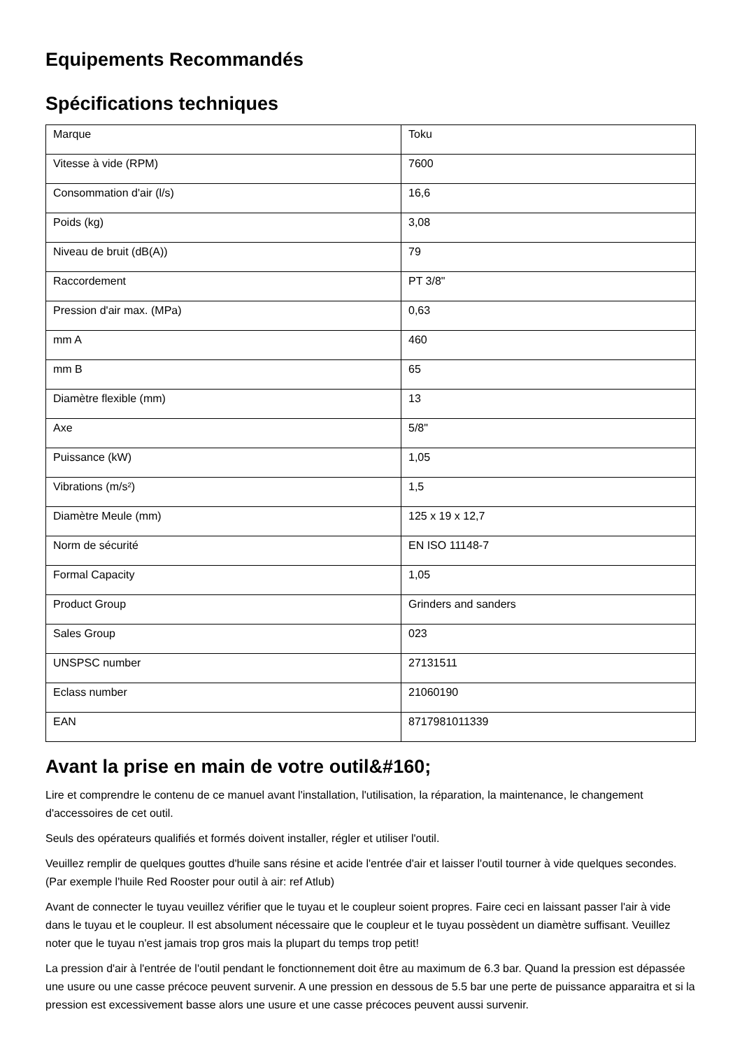Equipements Recommandés
Spécifications techniques
| Marque | Toku |
| Vitesse à vide (RPM) | 7600 |
| Consommation d'air (l/s) | 16,6 |
| Poids (kg) | 3,08 |
| Niveau de bruit (dB(A)) | 79 |
| Raccordement | PT 3/8" |
| Pression d'air max. (MPa) | 0,63 |
| mm A | 460 |
| mm B | 65 |
| Diamètre flexible (mm) | 13 |
| Axe | 5/8" |
| Puissance (kW) | 1,05 |
| Vibrations (m/s²) | 1,5 |
| Diamètre Meule (mm) | 125 x 19 x 12,7 |
| Norm de sécurité | EN ISO 11148-7 |
| Formal Capacity | 1,05 |
| Product Group | Grinders and sanders |
| Sales Group | 023 |
| UNSPSC number | 27131511 |
| Eclass number | 21060190 |
| EAN | 8717981011339 |
Avant la prise en main de votre outil&#160;
Lire et comprendre le contenu de ce manuel avant l'installation, l'utilisation, la réparation, la maintenance, le changement d'accessoires de cet outil.
Seuls des opérateurs qualifiés et formés doivent installer, régler et utiliser l'outil.
Veuillez remplir de quelques gouttes d'huile sans résine et acide l'entrée d'air et laisser l'outil tourner à vide quelques secondes. (Par exemple l'huile Red Rooster pour outil à air: ref Atlub)
Avant de connecter le tuyau veuillez vérifier que le tuyau et le coupleur soient propres. Faire ceci en laissant passer l'air à vide dans le tuyau et le coupleur. Il est absolument nécessaire que le coupleur et le tuyau possèdent un diamètre suffisant. Veuillez noter que le tuyau n'est jamais trop gros mais la plupart du temps trop petit!
La pression d'air à l'entrée de l'outil pendant le fonctionnement doit être au maximum de 6.3 bar. Quand la pression est dépassée une usure ou une casse précoce peuvent survenir. A une pression en dessous de 5.5 bar une perte de puissance apparaitra et si la pression est excessivement basse alors une usure et une casse précoces peuvent aussi survenir.